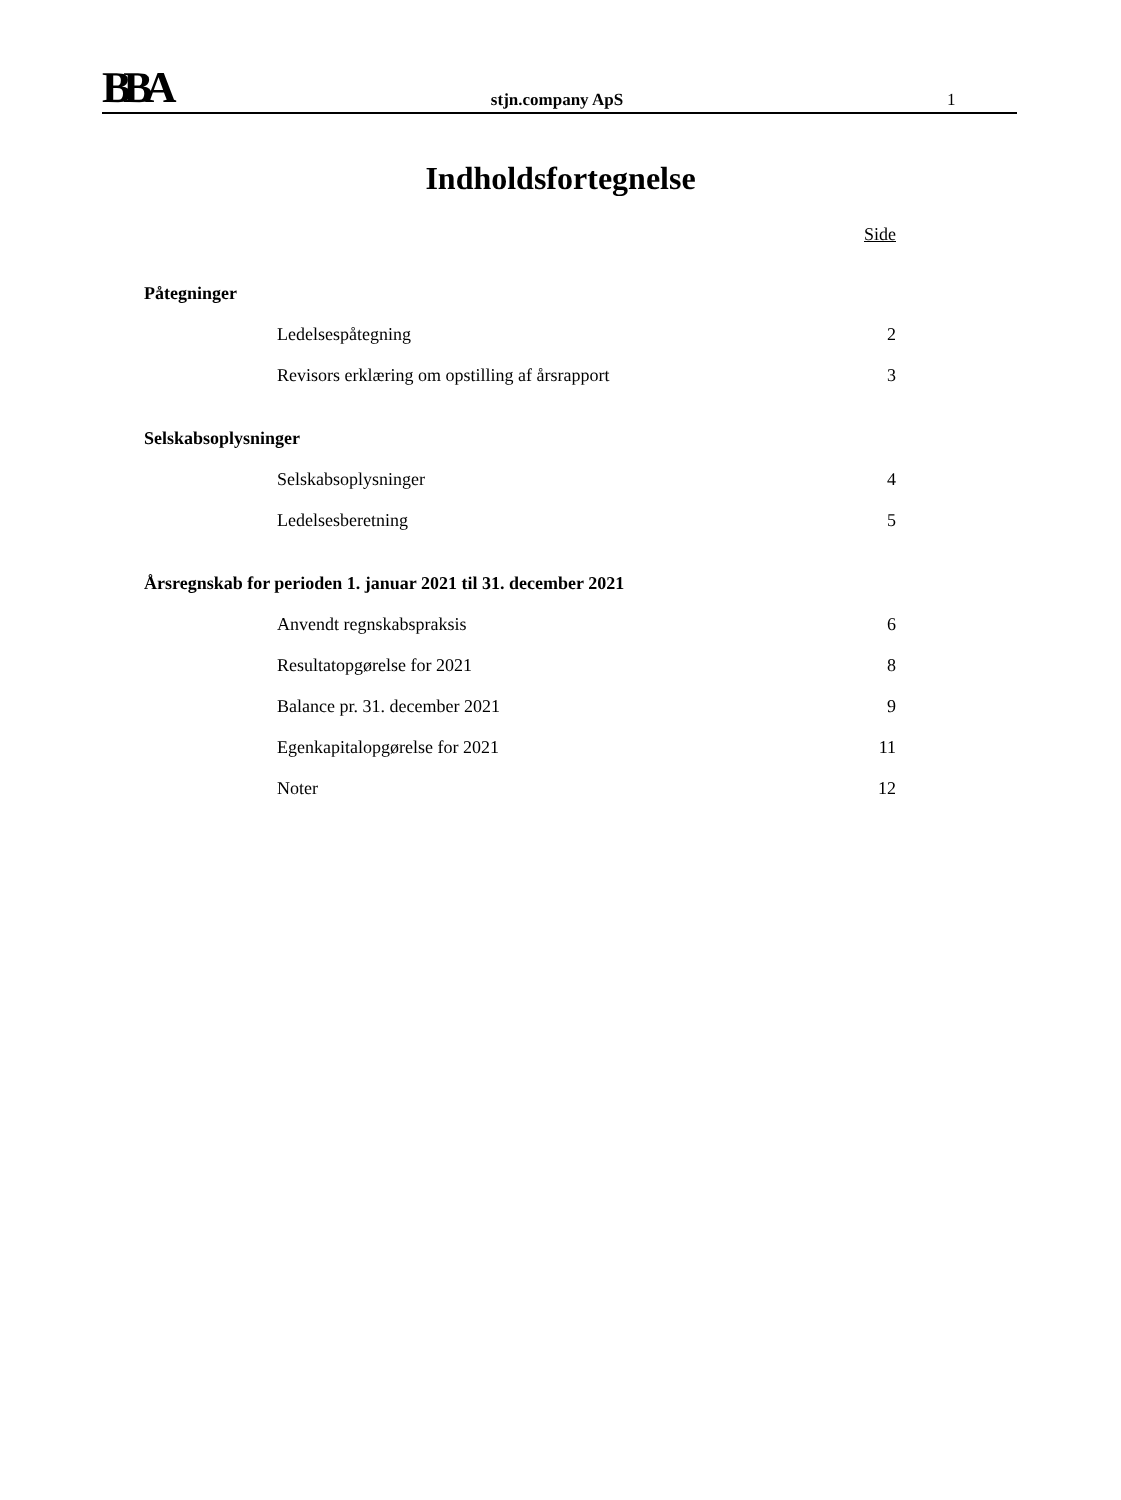BBA
stjn.company ApS
1
Indholdsfortegnelse
Side
Påtegninger
Ledelsespåtegning 2
Revisors erklæring om opstilling af årsrapport 3
Selskabsoplysninger
Selskabsoplysninger 4
Ledelsesberetning 5
Årsregnskab for perioden 1. januar 2021 til 31. december 2021
Anvendt regnskabspraksis 6
Resultatopgørelse for 2021 8
Balance pr. 31. december 2021 9
Egenkapitalopgørelse for 2021 11
Noter 12